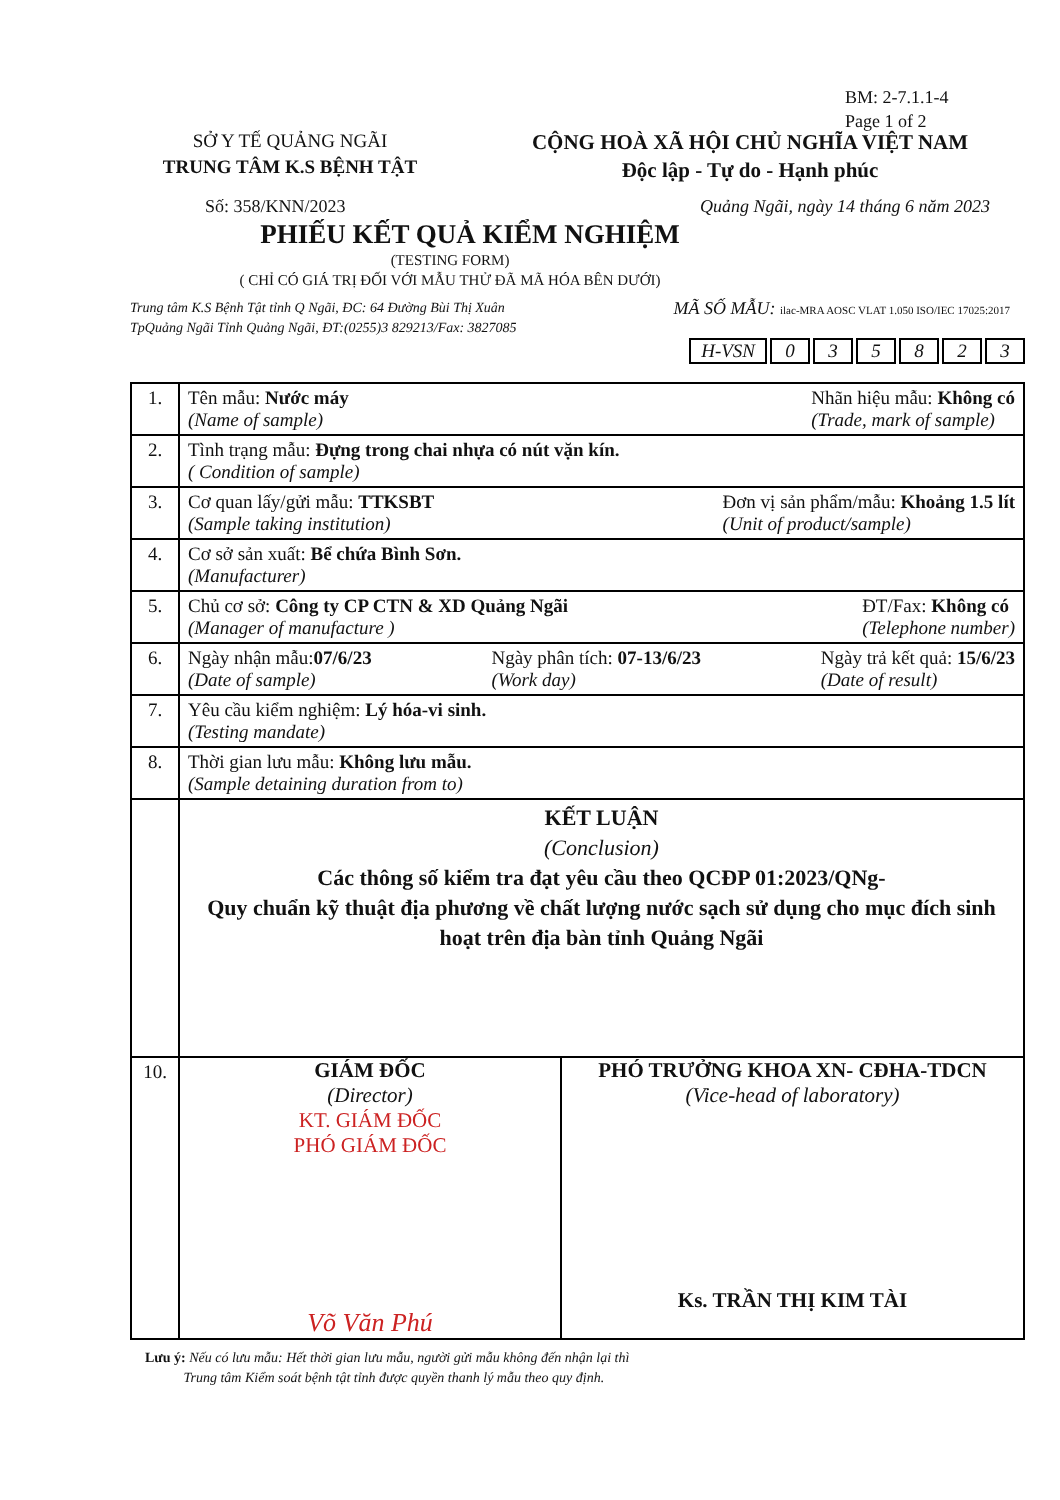BM: 2-7.1.1-4
Page 1 of 2
SỞ Y TẾ QUẢNG NGÃI
TRUNG TÂM K.S BỆNH TẬT
CỘNG HOÀ XÃ HỘI CHỦ NGHĨA VIỆT NAM
Độc lập - Tự do - Hạnh phúc
Số: 358/KNN/2023 Quảng Ngãi, ngày 14 tháng 6 năm 2023
PHIẾU KẾT QUẢ KIỂM NGHIỆM
(TESTING FORM)
( CHỈ CÓ GIÁ TRỊ ĐỐI VỚI MẪU THỬ ĐÃ MÃ HÓA BÊN DƯỚI)
Trung tâm K.S Bệnh Tật tỉnh Q Ngãi, ĐC: 64 Đường Bùi Thị Xuân
TpQuảng Ngãi Tỉnh Quảng Ngãi, ĐT:(0255)3 829213/Fax: 3827085 MÃ SỐ MẪU: ilac-MRA AOSC VLAT 1.050 ISO/IEC 17025:2017
H-VSN 035823
| 1. | Tên mẫu: Nước máy (Name of sample) Nhãn hiệu mẫu: Không có (Trade, mark of sample) |
| 2. | Tình trạng mẫu: Đựng trong chai nhựa có nút vặn kín. ( Condition of sample) |
| 3. | Cơ quan lấy/gửi mẫu: TTKSBT (Sample taking institution) Đơn vị sản phẩm/mẫu: Khoảng 1.5 lít (Unit of product/sample) |
| 4. | Cơ sở sản xuất: Bể chứa Bình Sơn. (Manufacturer) |
| 5. | Chủ cơ sở: Công ty CP CTN & XD Quảng Ngãi (Manager of manufacture ) ĐT/Fax: Không có (Telephone number) |
| 6. | Ngày nhận mẫu: 07/6/23 (Date of sample) Ngày phân tích: 07-13/6/23 (Work day) Ngày trả kết quả: 15/6/23 (Date of result) |
| 7. | Yêu cầu kiểm nghiệm: Lý hóa-vi sinh. (Testing mandate) |
| 8. | Thời gian lưu mẫu: Không lưu mẫu. (Sample detaining duration from to) |
| | KẾT LUẬN (Conclusion) Các thông số kiểm tra đạt yêu cầu theo QCĐP 01:2023/QNg- Quy chuẩn kỹ thuật địa phương về chất lượng nước sạch sử dụng cho mục đích sinh hoạt trên địa bàn tỉnh Quảng Ngãi |
| 10. | GIÁM ĐỐC (Director) KT. GIÁM ĐỐC PHÓ GIÁM ĐỐC Võ Văn Phú PHÓ TRƯỞNG KHOA XN- CĐHA-TDCN (Vice-head of laboratory) Ks. TRẦN THỊ KIM TÀI |
Lưu ý: Nếu có lưu mẫu: Hết thời gian lưu mẫu, người gửi mẫu không đến nhận lại thì
Trung tâm Kiểm soát bệnh tật tỉnh được quyền thanh lý mẫu theo quy định.